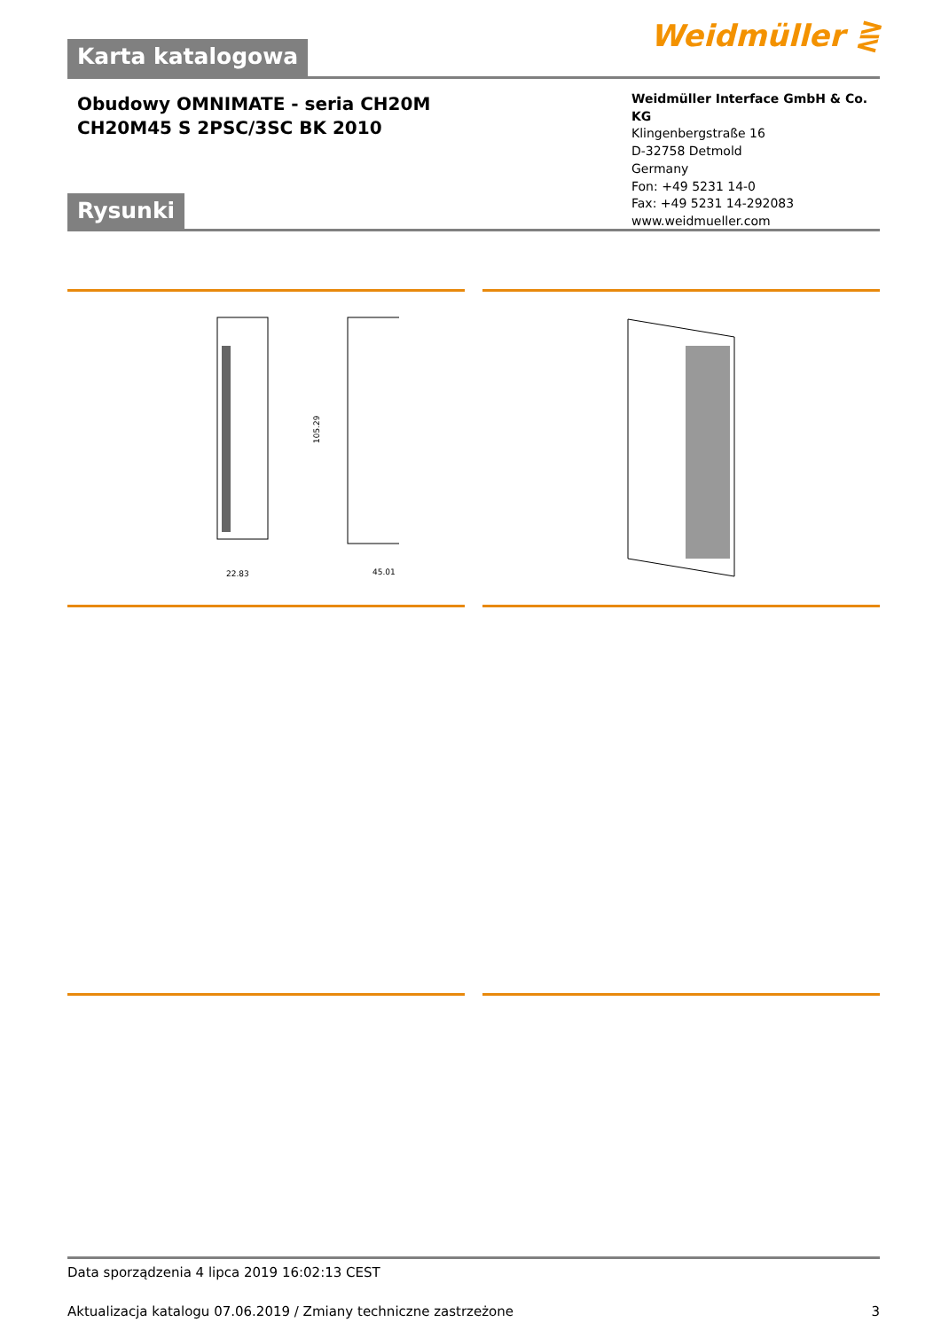Weidmüller ⋛
Karta katalogowa
Obudowy OMNIMATE - seria CH20M
CH20M45 S 2PSC/3SC BK 2010
Weidmüller Interface GmbH & Co. KG
Klingenbergstraße 16
D-32758 Detmold
Germany
Fon: +49 5231 14-0
Fax: +49 5231 14-292083
www.weidmueller.com
Rysunki
22.83
45.01
105.29
Data sporządzenia 4 lipca 2019 16:02:13 CEST
Aktualizacja katalogu 07.06.2019 / Zmiany techniczne zastrzeżone 3